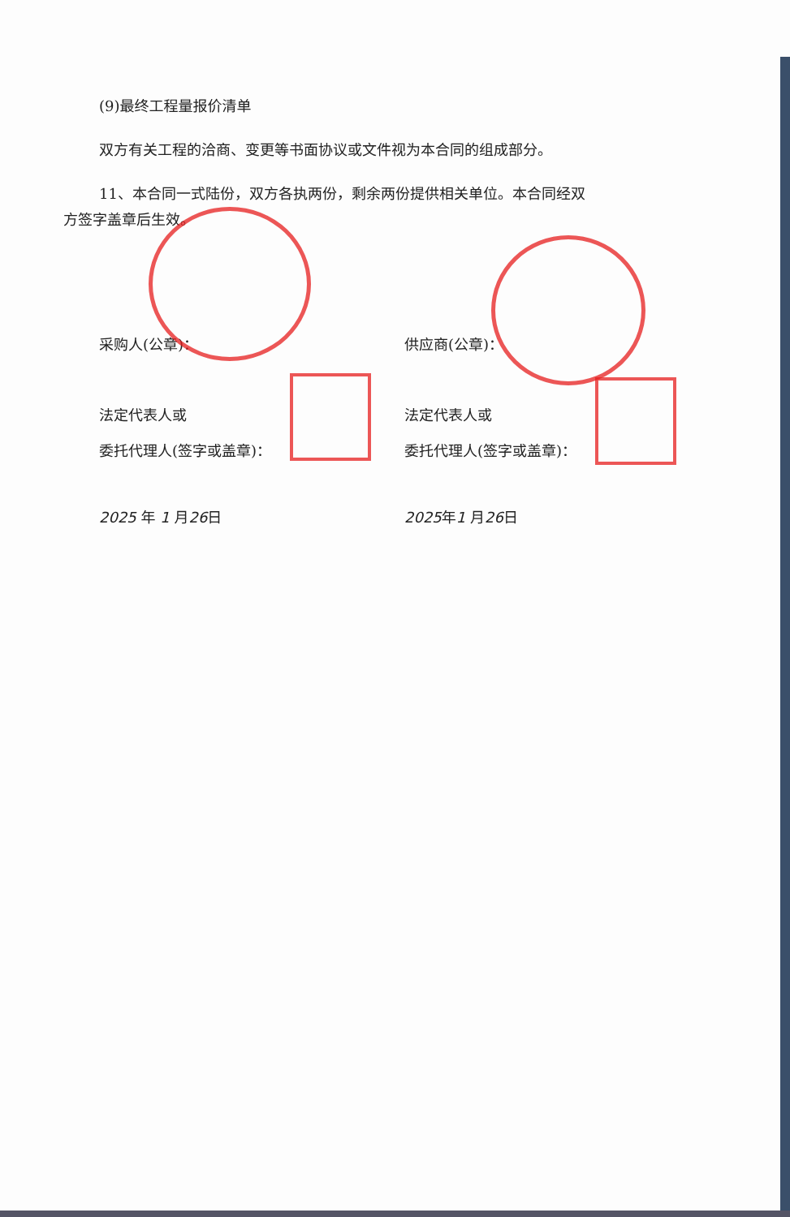(9)最终工程量报价清单
双方有关工程的洽商、变更等书面协议或文件视为本合同的组成部分。
11、本合同一式陆份，双方各执两份，剩余两份提供相关单位。本合同经双
方签字盖章后生效。
采购人(公章)： 供应商(公章)：
法定代表人或 法定代表人或
委托代理人(签字或盖章)： 委托代理人(签字或盖章)：
2025 年 1 月26日 2025年1 月26日